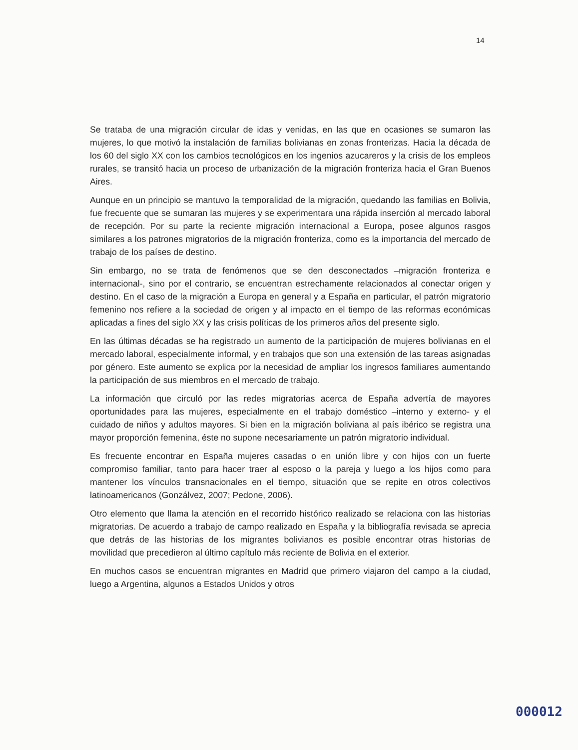14
Se trataba de una migración circular de idas y venidas, en las que en ocasiones se sumaron las mujeres, lo que motivó la instalación de familias bolivianas en zonas fronterizas. Hacia la década de los 60 del siglo XX con los cambios tecnológicos en los ingenios azucareros y la crisis de los empleos rurales, se transitó hacia un proceso de urbanización de la migración fronteriza hacia el Gran Buenos Aires.
Aunque en un principio se mantuvo la temporalidad de la migración, quedando las familias en Bolivia, fue frecuente que se sumaran las mujeres y se experimentara una rápida inserción al mercado laboral de recepción. Por su parte la reciente migración internacional a Europa, posee algunos rasgos similares a los patrones migratorios de la migración fronteriza, como es la importancia del mercado de trabajo de los países de destino.
Sin embargo, no se trata de fenómenos que se den desconectados –migración fronteriza e internacional-, sino por el contrario, se encuentran estrechamente relacionados al conectar origen y destino. En el caso de la migración a Europa en general y a España en particular, el patrón migratorio femenino nos refiere a la sociedad de origen y al impacto en el tiempo de las reformas económicas aplicadas a fines del siglo XX y las crisis políticas de los primeros años del presente siglo.
En las últimas décadas se ha registrado un aumento de la participación de mujeres bolivianas en el mercado laboral, especialmente informal, y en trabajos que son una extensión de las tareas asignadas por género. Este aumento se explica por la necesidad de ampliar los ingresos familiares aumentando la participación de sus miembros en el mercado de trabajo.
La información que circuló por las redes migratorias acerca de España advertía de mayores oportunidades para las mujeres, especialmente en el trabajo doméstico –interno y externo- y el cuidado de niños y adultos mayores. Si bien en la migración boliviana al país ibérico se registra una mayor proporción femenina, éste no supone necesariamente un patrón migratorio individual.
Es frecuente encontrar en España mujeres casadas o en unión libre y con hijos con un fuerte compromiso familiar, tanto para hacer traer al esposo o la pareja y luego a los hijos como para mantener los vínculos transnacionales en el tiempo, situación que se repite en otros colectivos latinoamericanos (Gonzálvez, 2007; Pedone, 2006).
Otro elemento que llama la atención en el recorrido histórico realizado se relaciona con las historias migratorias. De acuerdo a trabajo de campo realizado en España y la bibliografía revisada se aprecia que detrás de las historias de los migrantes bolivianos es posible encontrar otras historias de movilidad que precedieron al último capítulo más reciente de Bolivia en el exterior.
En muchos casos se encuentran migrantes en Madrid que primero viajaron del campo a la ciudad, luego a Argentina, algunos a Estados Unidos y otros
000012